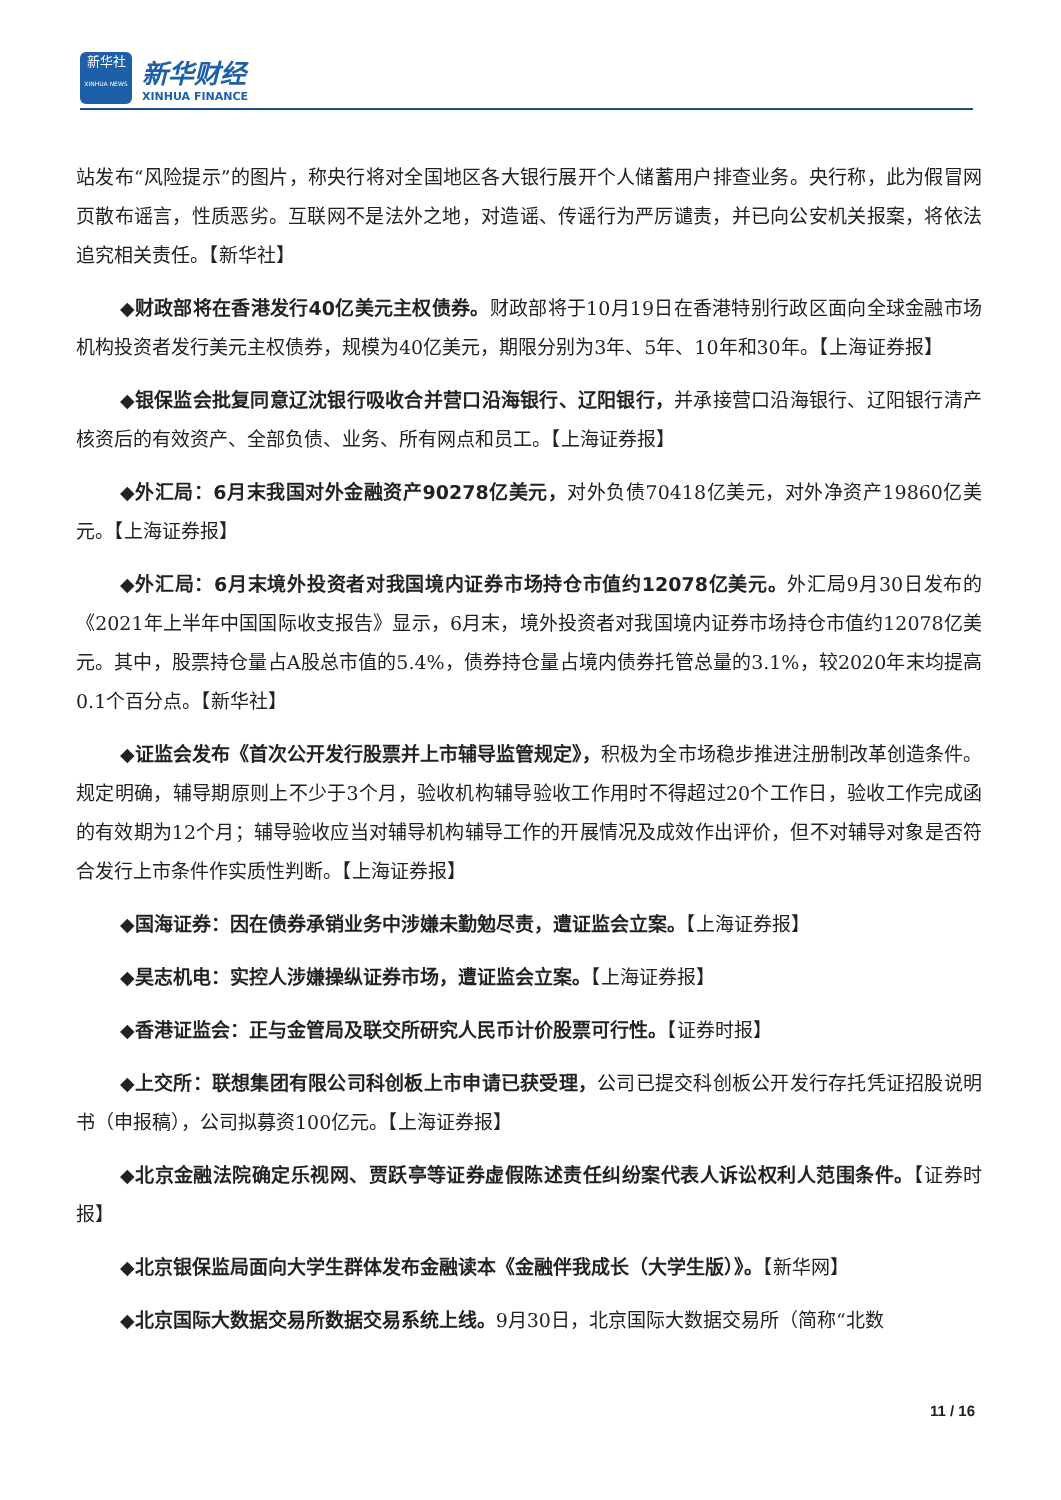新华社
XINHUA NEWS
新华财经
XINHUA FINANCE
站发布“风险提示”的图片，称央行将对全国地区各大银行展开个人储蓄用户排查业务。央行称，此为假冒网页散布谣言，性质恶劣。互联网不是法外之地，对造谣、传谣行为严厉谴责，并已向公安机关报案，将依法追究相关责任。【新华社】
◆财政部将在香港发行40亿美元主权债券。财政部将于10月19日在香港特别行政区面向全球金融市场机构投资者发行美元主权债券，规模为40亿美元，期限分别为3年、5年、10年和30年。【上海证券报】
◆银保监会批复同意辽沈银行吸收合并营口沿海银行、辽阳银行，并承接营口沿海银行、辽阳银行清产核资后的有效资产、全部负债、业务、所有网点和员工。【上海证券报】
◆外汇局：6月末我国对外金融资产90278亿美元，对外负债70418亿美元，对外净资产19860亿美元。【上海证券报】
◆外汇局：6月末境外投资者对我国境内证券市场持仓市值约12078亿美元。外汇局9月30日发布的《2021年上半年中国国际收支报告》显示，6月末，境外投资者对我国境内证券市场持仓市值约12078亿美元。其中，股票持仓量占A股总市值的5.4%，债券持仓量占境内债券托管总量的3.1%，较2020年末均提高0.1个百分点。【新华社】
◆证监会发布《首次公开发行股票并上市辅导监管规定》，积极为全市场稳步推进注册制改革创造条件。规定明确，辅导期原则上不少于3个月，验收机构辅导验收工作用时不得超过20个工作日，验收工作完成函的有效期为12个月；辅导验收应当对辅导机构辅导工作的开展情况及成效作出评价，但不对辅导对象是否符合发行上市条件作实质性判断。【上海证券报】
◆国海证券：因在债券承销业务中涉嫌未勤勉尽责，遭证监会立案。【上海证券报】
◆昊志机电：实控人涉嫌操纵证券市场，遭证监会立案。【上海证券报】
◆香港证监会：正与金管局及联交所研究人民币计价股票可行性。【证券时报】
◆上交所：联想集团有限公司科创板上市申请已获受理，公司已提交科创板公开发行存托凭证招股说明书（申报稿），公司拟募资100亿元。【上海证券报】
◆北京金融法院确定乐视网、贾跃亭等证券虚假陈述责任纠纷案代表人诉讼权利人范围条件。【证券时报】
◆北京银保监局面向大学生群体发布金融读本《金融伴我成长（大学生版）》。【新华网】
◆北京国际大数据交易所数据交易系统上线。9月30日，北京国际大数据交易所（简称“北数
11 / 16